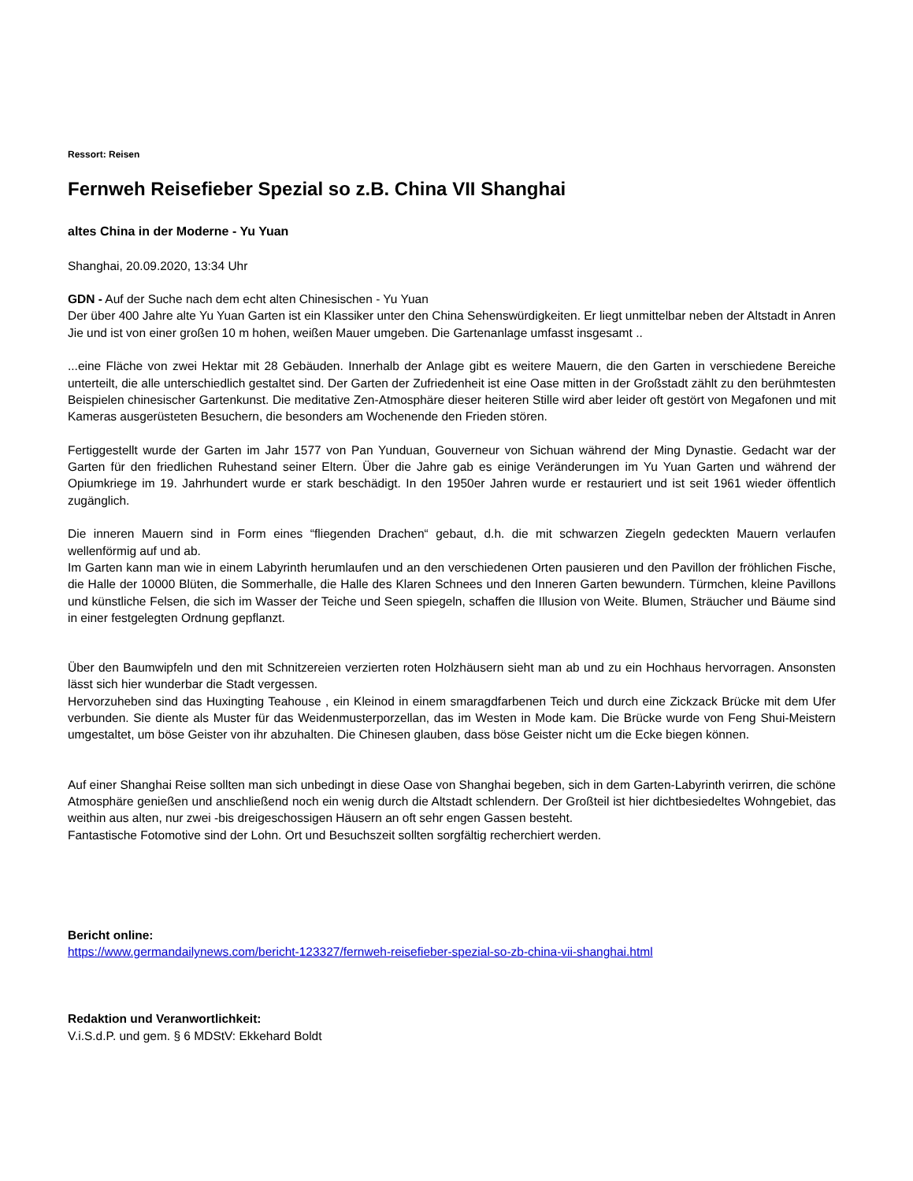Ressort: Reisen
Fernweh Reisefieber Spezial so z.B. China VII Shanghai
altes China in der Moderne - Yu Yuan
Shanghai, 20.09.2020, 13:34 Uhr
GDN - Auf der Suche nach dem echt alten Chinesischen - Yu Yuan
Der über 400 Jahre alte Yu Yuan Garten ist ein Klassiker unter den China Sehenswürdigkeiten. Er liegt unmittelbar neben der Altstadt in Anren Jie und ist von einer großen 10 m hohen, weißen Mauer umgeben. Die Gartenanlage umfasst insgesamt ..
...eine Fläche von zwei Hektar mit 28 Gebäuden. Innerhalb der Anlage gibt es weitere Mauern, die den Garten in verschiedene Bereiche unterteilt, die alle unterschiedlich gestaltet sind. Der Garten der Zufriedenheit ist eine Oase mitten in der Großstadt zählt zu den berühmtesten Beispielen chinesischer Gartenkunst. Die meditative Zen-Atmosphäre dieser heiteren Stille wird aber leider oft gestört von Megafonen und mit Kameras ausgerüsteten Besuchern, die besonders am Wochenende den Frieden stören.
Fertiggestellt wurde der Garten im Jahr 1577 von Pan Yunduan, Gouverneur von Sichuan während der Ming Dynastie. Gedacht war der Garten für den friedlichen Ruhestand seiner Eltern. Über die Jahre gab es einige Veränderungen im Yu Yuan Garten und während der Opiumkriege im 19. Jahrhundert wurde er stark beschädigt. In den 1950er Jahren wurde er restauriert und ist seit 1961 wieder öffentlich zugänglich.
Die inneren Mauern sind in Form eines “fliegenden Drachen“ gebaut, d.h. die mit schwarzen Ziegeln gedeckten Mauern verlaufen wellenförmig auf und ab.
Im Garten kann man wie in einem Labyrinth herumlaufen und an den verschiedenen Orten pausieren und den Pavillon der fröhlichen Fische, die Halle der 10000 Blüten, die Sommerhalle, die Halle des Klaren Schnees und den Inneren Garten bewundern. Türmchen, kleine Pavillons und künstliche Felsen, die sich im Wasser der Teiche und Seen spiegeln, schaffen die Illusion von Weite. Blumen, Sträucher und Bäume sind in einer festgelegten Ordnung gepflanzt.
Über den Baumwipfeln und den mit Schnitzereien verzierten roten Holzhäusern sieht man ab und zu ein Hochhaus hervorragen. Ansonsten lässt sich hier wunderbar die Stadt vergessen.
Hervorzuheben sind das Huxingting Teahouse , ein Kleinod in einem smaragdfarbenen Teich und durch eine Zickzack Brücke mit dem Ufer verbunden. Sie diente als Muster für das Weidenmusterporzellan, das im Westen in Mode kam. Die Brücke wurde von Feng Shui-Meistern umgestaltet, um böse Geister von ihr abzuhalten. Die Chinesen glauben, dass böse Geister nicht um die Ecke biegen können.
Auf einer Shanghai Reise sollten man sich unbedingt in diese Oase von Shanghai begeben, sich in dem Garten-Labyrinth verirren, die schöne Atmosphäre genießen und anschließend noch ein wenig durch die Altstadt schlendern. Der Großteil ist hier dichtbesiedeltes Wohngebiet, das weithin aus alten, nur zwei -bis dreigeschossigen Häusern an oft sehr engen Gassen besteht.
Fantastische Fotomotive sind der Lohn. Ort und Besuchszeit sollten sorgfältig recherchiert werden.
Bericht online:
https://www.germandailynews.com/bericht-123327/fernweh-reisefieber-spezial-so-zb-china-vii-shanghai.html
Redaktion und Veranwortlichkeit:
V.i.S.d.P. und gem. § 6 MDStV: Ekkehard Boldt